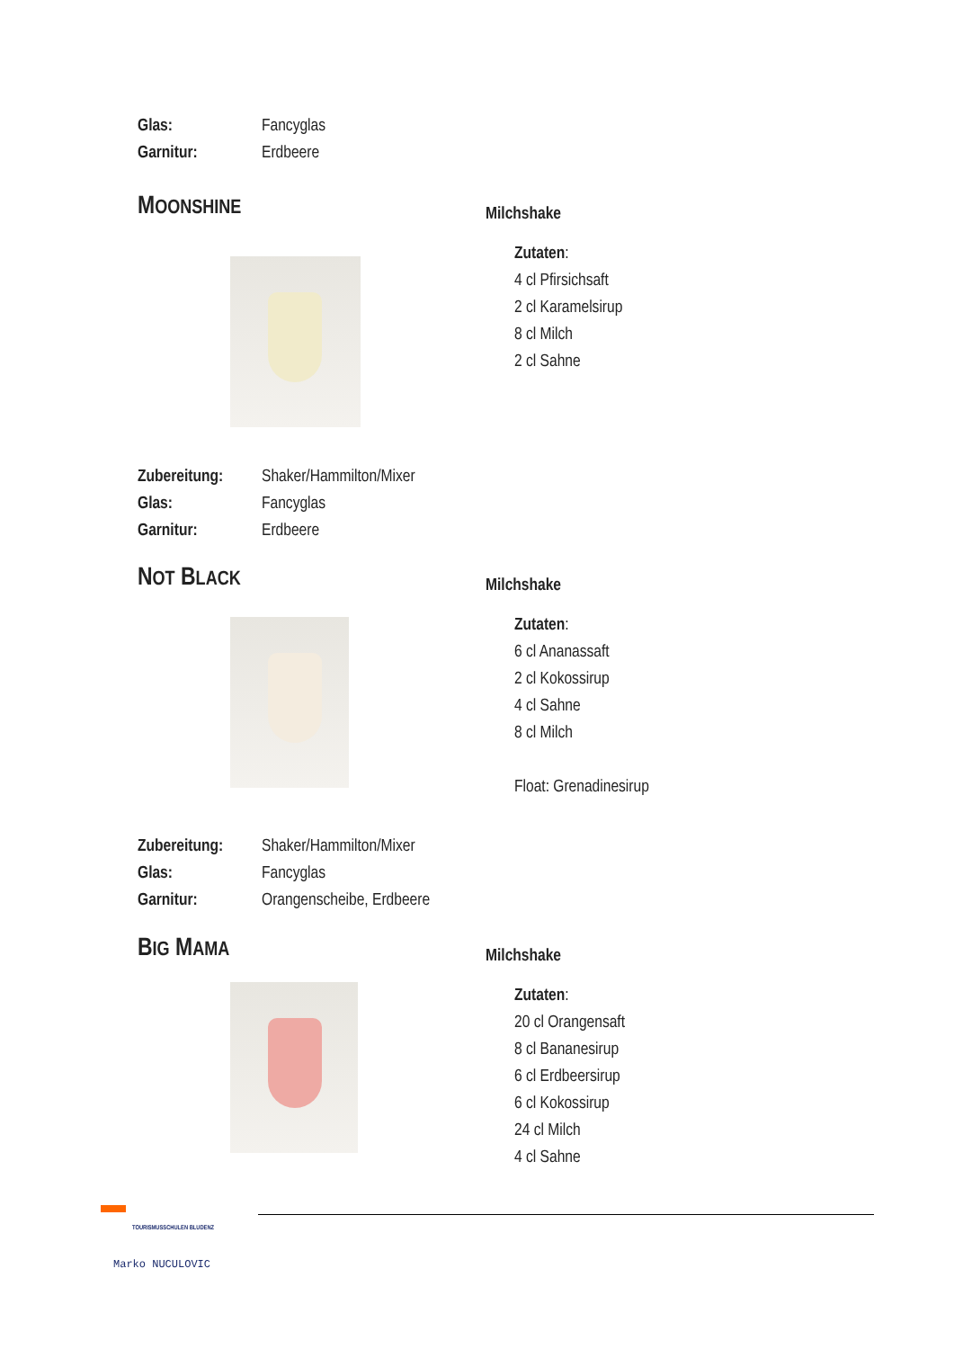Glas: Fancyglas
Garnitur: Erdbeere
MOONSHINE
Milchshake
Zutaten:
4 cl Pfirsichsaft
2 cl Karamelsirup
8 cl Milch
2 cl Sahne
Zubereitung: Shaker/Hammilton/Mixer
Glas: Fancyglas
Garnitur: Erdbeere
NOT BLACK
Milchshake
Zutaten:
6 cl Ananassaft
2 cl Kokossirup
4 cl Sahne
8 cl Milch
Float: Grenadinesirup
Zubereitung: Shaker/Hammilton/Mixer
Glas: Fancyglas
Garnitur: Orangenscheibe, Erdbeere
BIG MAMA
Milchshake
Zutaten:
20 cl Orangensaft
8 cl Bananesirup
6 cl Erdbeersirup
6 cl Kokossirup
24 cl Milch
4 cl Sahne
TOURISMUSSCHULEN BLUDENZ
Marko NUCULOVIC